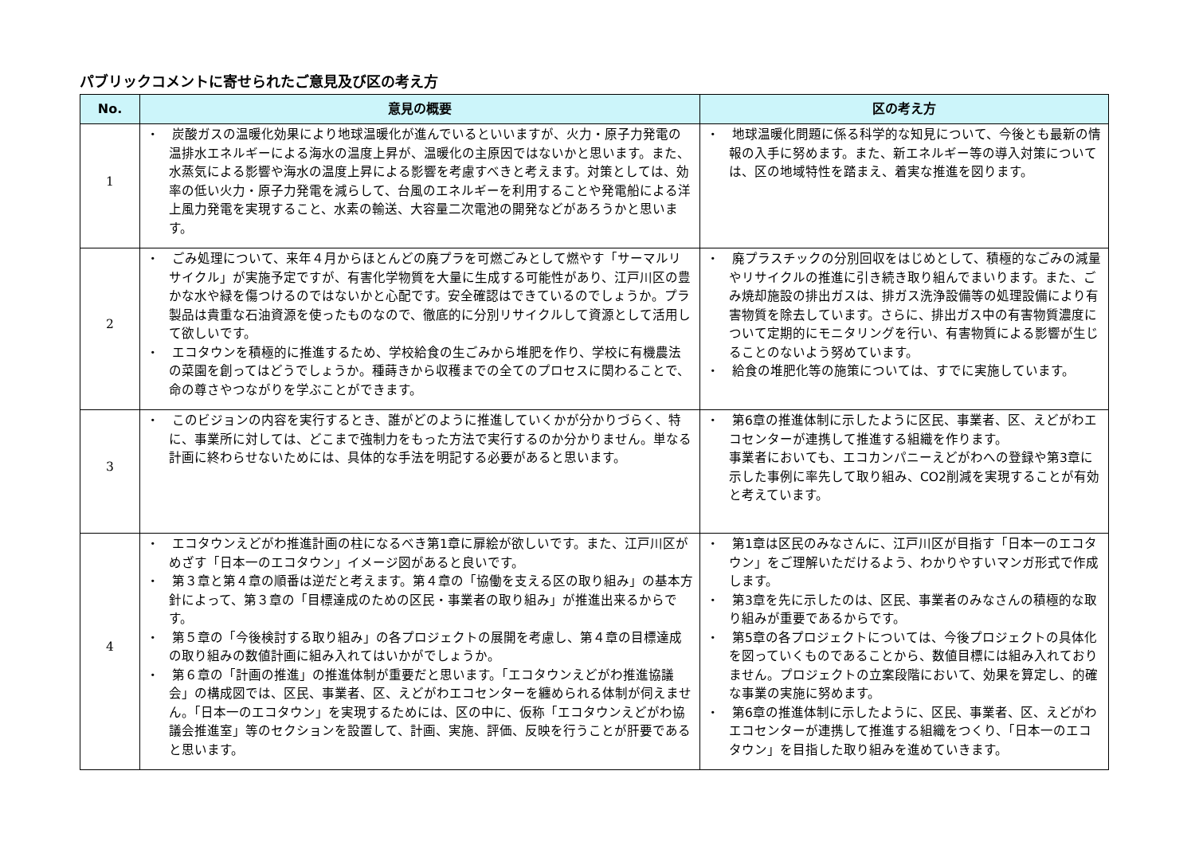パブリックコメントに寄せられたご意見及び区の考え方
| No. | 意見の概要 | 区の考え方 |
| --- | --- | --- |
| 1 | ・ 炭酸ガスの温暖化効果により地球温暖化が進んでいるといいますが、火力・原子力発電の温排水エネルギーによる海水の温度上昇が、温暖化の主原因ではないかと思います。また、水蒸気による影響や海水の温度上昇による影響を考慮すべきと考えます。対策としては、効率の低い火力・原子力発電を減らして、台風のエネルギーを利用することや発電船による洋上風力発電を実現すること、水素の輸送、大容量二次電池の開発などがあろうかと思います。 | ・ 地球温暖化問題に係る科学的な知見について、今後とも最新の情報の入手に努めます。また、新エネルギー等の導入対策については、区の地域特性を踏まえ、着実な推進を図ります。 |
| 2 | ・ ごみ処理について、来年４月からほとんどの廃プラを可燃ごみとして燃やす「サーマルリサイクル」が実施予定ですが、有害化学物質を大量に生成する可能性があり、江戸川区の豊かな水や緑を傷つけるのではないかと心配です。安全確認はできているのでしょうか。プラ製品は貴重な石油資源を使ったものなので、徹底的に分別リサイクルして資源として活用して欲しいです。 ・ エコタウンを積極的に推進するため、学校給食の生ごみから堆肥を作り、学校に有機農法の菜園を創ってはどうでしょうか。種蒔きから収穫までの全てのプロセスに関わることで、命の尊さやつながりを学ぶことができます。 | ・ 廃プラスチックの分別回収をはじめとして、積極的なごみの減量やリサイクルの推進に引き続き取り組んでまいります。また、ごみ焼却施設の排出ガスは、排ガス洗浄設備等の処理設備により有害物質を除去しています。さらに、排出ガス中の有害物質濃度について定期的にモニタリングを行い、有害物質による影響が生じることのないよう努めています。 ・ 給食の堆肥化等の施策については、すでに実施しています。 |
| 3 | ・ このビジョンの内容を実行するとき、誰がどのように推進していくかが分かりづらく、特に、事業所に対しては、どこまで強制力をもった方法で実行するのか分かりません。単なる計画に終わらせないためには、具体的な手法を明記する必要があると思います。 | ・ 第6章の推進体制に示したように区民、事業者、区、えどがわエコセンターが連携して推進する組織を作ります。 事業者においても、エコカンパニーえどがわへの登録や第3章に示した事例に率先して取り組み、CO2削減を実現することが有効と考えています。 |
| 4 | ・ エコタウンえどがわ推進計画の柱になるべき第1章に扉絵が欲しいです。また、江戸川区がめざす「日本一のエコタウン」イメージ図があると良いです。 ・ 第３章と第４章の順番は逆だと考えます。第４章の「協働を支える区の取り組み」の基本方針によって、第３章の「目標達成のための区民・事業者の取り組み」が推進出来るからです。 ・ 第５章の「今後検討する取り組み」の各プロジェクトの展開を考慮し、第４章の目標達成の取り組みの数値計画に組み入れてはいかがでしょうか。 ・ 第６章の「計画の推進」の推進体制が重要だと思います。「エコタウンえどがわ推進協議会」の構成図では、区民、事業者、区、えどがわエコセンターを纏められる体制が伺えません。「日本一のエコタウン」を実現するためには、区の中に、仮称「エコタウンえどがわ協議会推進室」等のセクションを設置して、計画、実施、評価、反映を行うことが肝要であると思います。 | ・ 第1章は区民のみなさんに、江戸川区が目指す「日本一のエコタウン」をご理解いただけるよう、わかりやすいマンガ形式で作成します。 ・ 第3章を先に示したのは、区民、事業者のみなさんの積極的な取り組みが重要であるからです。 ・ 第5章の各プロジェクトについては、今後プロジェクトの具体化を図っていくものであることから、数値目標には組み入れておりません。プロジェクトの立案段階において、効果を算定し、的確な事業の実施に努めます。 ・ 第6章の推進体制に示したように、区民、事業者、区、えどがわエコセンターが連携して推進する組織をつくり、「日本一のエコタウン」を目指した取り組みを進めていきます。 |